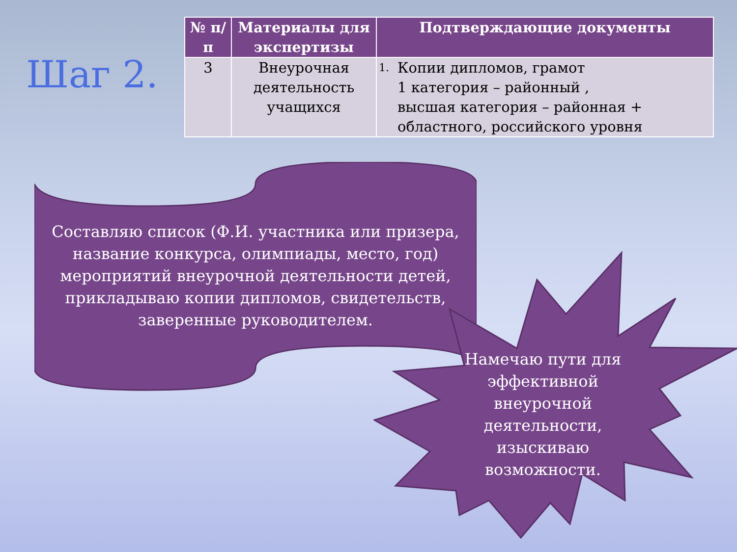Шаг 2.
| № п/п | Материалы для экспертизы | Подтверждающие документы |
| --- | --- | --- |
| 3 | Внеурочная деятельность учащихся | 1. Копии дипломов, грамот 1 категория – районный , высшая категория – районная + областного, российского уровня |
Составляю список (Ф.И. участника или призера, название конкурса, олимпиады, место, год) мероприятий внеурочной деятельности детей, прикладываю копии дипломов, свидетельств, заверенные руководителем.
Намечаю пути для эффективной внеурочной деятельности, изыскиваю возможности.